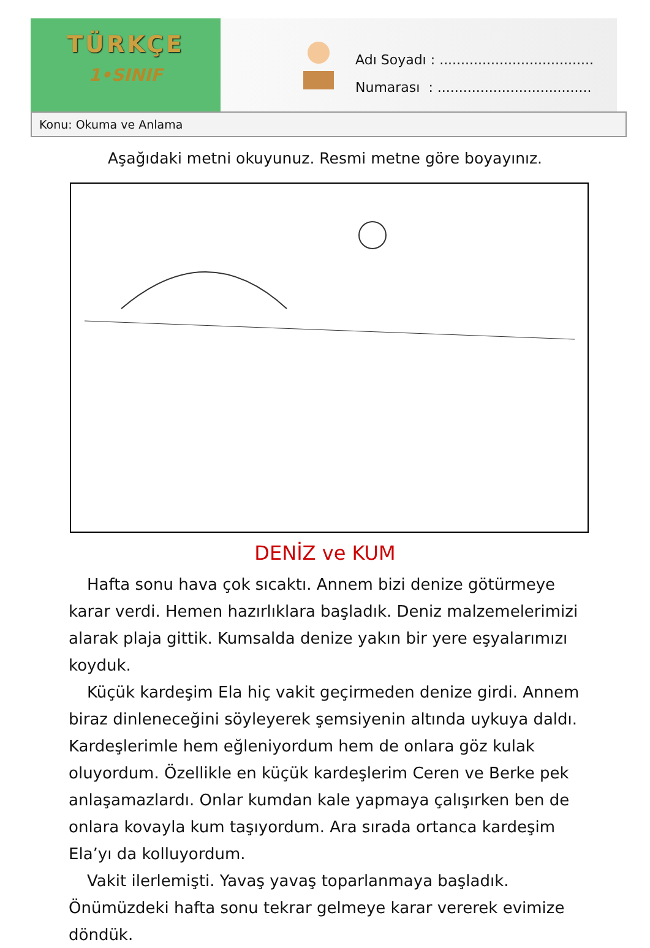TÜRKÇE
1•SINIF
Adı Soyadı : ....................................
Numarası : ....................................
Konu: Okuma ve Anlama
Aşağıdaki metni okuyunuz. Resmi metne göre boyayınız.
DENİZ ve KUM
Hafta sonu hava çok sıcaktı. Annem bizi denize götürmeye karar verdi. Hemen hazırlıklara başladık. Deniz malzemelerimizi alarak plaja gittik. Kumsalda denize yakın bir yere eşyalarımızı koyduk.
Küçük kardeşim Ela hiç vakit geçirmeden denize girdi. Annem biraz dinleneceğini söyleyerek şemsiyenin altında uykuya daldı. Kardeşlerimle hem eğleniyordum hem de onlara göz kulak oluyordum. Özellikle en küçük kardeşlerim Ceren ve Berke pek anlaşamazlardı. Onlar kumdan kale yapmaya çalışırken ben de onlara kovayla kum taşıyordum. Ara sırada ortanca kardeşim Ela’yı da kolluyordum.
Vakit ilerlemişti. Yavaş yavaş toparlanmaya başladık. Önümüzdeki hafta sonu tekrar gelmeye karar vererek evimize döndük.